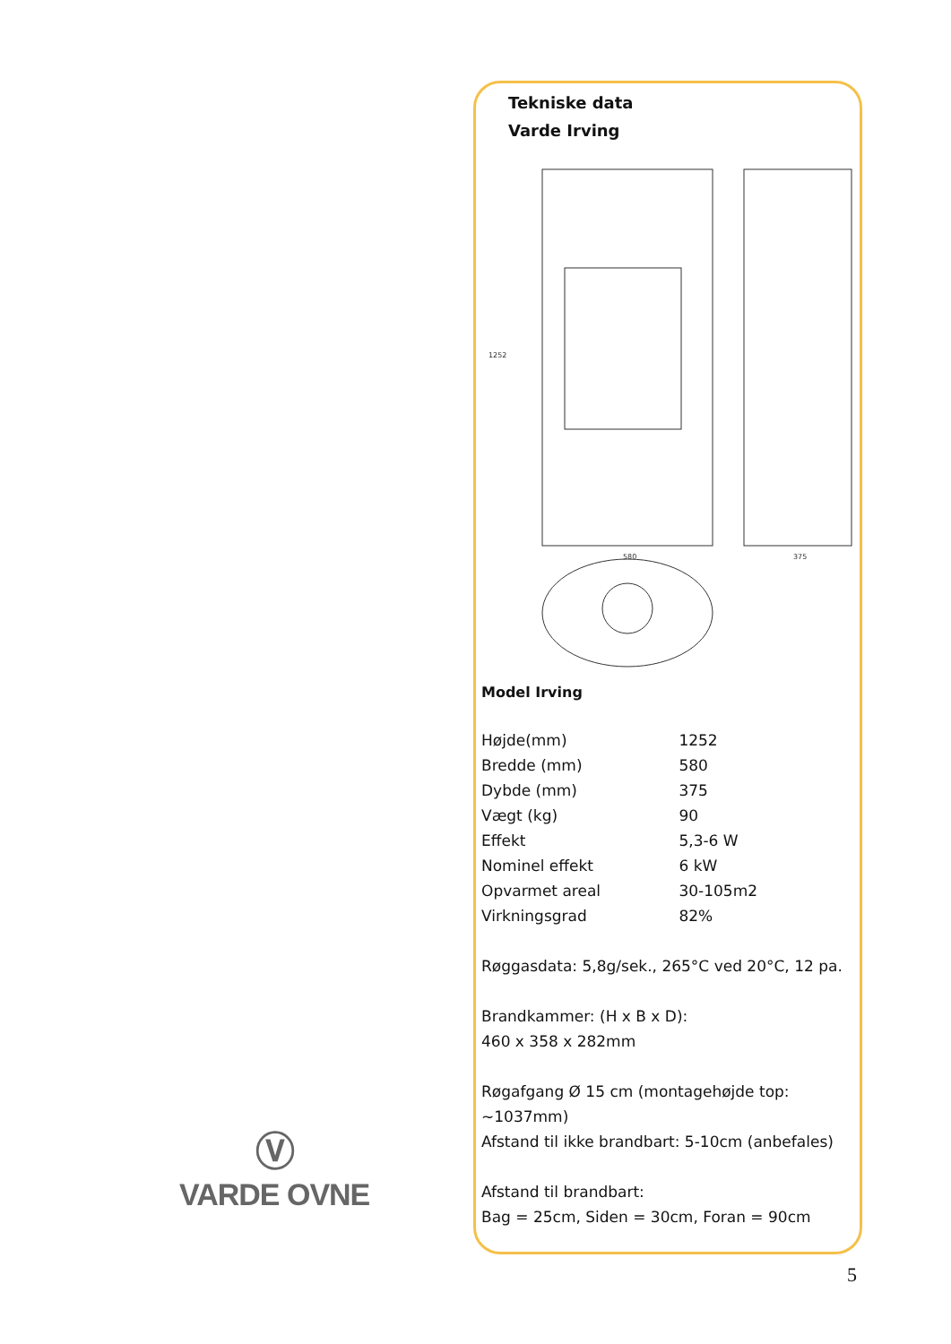Tekniske data
Varde Irving
580
375
1252
Model Irving
| Højde(mm) | 1252 |
| Bredde (mm) | 580 |
| Dybde (mm) | 375 |
| Vægt (kg) | 90 |
| Effekt | 5,3-6 W |
| Nominel effekt | 6 kW |
| Opvarmet areal | 30-105m2 |
| Virkningsgrad | 82% |
Røggasdata: 5,8g/sek., 265°C ved 20°C, 12 pa.
Brandkammer: (H x B x D):
460 x 358 x 282mm
Røgafgang Ø 15 cm (montagehøjde top: ~1037mm)
Afstand til ikke brandbart: 5-10cm (anbefales)
Afstand til brandbart:
Bag = 25cm, Siden = 30cm, Foran = 90cm
Ⓥ
VARDE OVNE
5